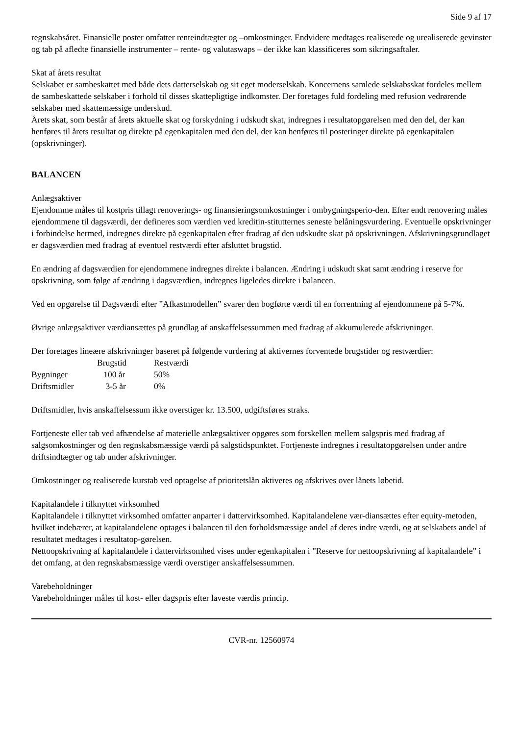Side 9 af 17
regnskabsåret. Finansielle poster omfatter renteindtægter og –omkostninger. Endvidere medtages realiserede og urealiserede gevinster og tab på afledte finansielle instrumenter – rente- og valutaswaps – der ikke kan klassificeres som sikringsaftaler.
Skat af årets resultat
Selskabet er sambeskattet med både dets datterselskab og sit eget moderselskab. Koncernens samlede selskabsskat fordeles mellem de sambeskattede selskaber i forhold til disses skattepligtige indkomster. Der foretages fuld fordeling med refusion vedrørende selskaber med skattemæssige underskud.
Årets skat, som består af årets aktuelle skat og forskydning i udskudt skat, indregnes i resultatopgørelsen med den del, der kan henføres til årets resultat og direkte på egenkapitalen med den del, der kan henføres til posteringer direkte på egenkapitalen (opskrivninger).
BALANCEN
Anlægsaktiver
Ejendomme måles til kostpris tillagt renoverings- og finansieringsomkostninger i ombygningsperio-den. Efter endt renovering måles ejendommene til dagsværdi, der defineres som værdien ved kreditin-stitutternes seneste belåningsvurdering. Eventuelle opskrivninger i forbindelse hermed, indregnes direkte på egenkapitalen efter fradrag af den udskudte skat på opskrivningen. Afskrivningsgrundlaget er dagsværdien med fradrag af eventuel restværdi efter afsluttet brugstid.
En ændring af dagsværdien for ejendommene indregnes direkte i balancen. Ændring i udskudt skat samt ændring i reserve for opskrivning, som følge af ændring i dagsværdien, indregnes ligeledes direkte i balancen.
Ved en opgørelse til Dagsværdi efter ”Afkastmodellen” svarer den bogførte værdi til en forrentning af ejendommene på 5-7%.
Øvrige anlægsaktiver værdiansættes på grundlag af anskaffelsessummen med fradrag af akkumulerede afskrivninger.
Der foretages lineære afskrivninger baseret på følgende vurdering af aktivernes forventede brugstider og restværdier:
| | Brugstid | Restværdi |
| --- | --- | --- |
| Bygninger | 100 år | 50% |
| Driftsmidler | 3-5 år | 0% |
Driftsmidler, hvis anskaffelsessum ikke overstiger kr. 13.500, udgiftsføres straks.
Fortjeneste eller tab ved afhændelse af materielle anlægsaktiver opgøres som forskellen mellem salgspris med fradrag af salgsomkostninger og den regnskabsmæssige værdi på salgstidspunktet. Fortjeneste indregnes i resultatopgørelsen under andre driftsindtægter og tab under afskrivninger.
Omkostninger og realiserede kurstab ved optagelse af prioritetslån aktiveres og afskrives over lånets løbetid.
Kapitalandele i tilknyttet virksomhed
Kapitalandele i tilknyttet virksomhed omfatter anparter i dattervirksomhed. Kapitalandelene vær-diansættes efter equity-metoden, hvilket indebærer, at kapitalandelene optages i balancen til den forholdsmæssige andel af deres indre værdi, og at selskabets andel af resultatet medtages i resultatop-gørelsen.
Nettoopskrivning af kapitalandele i dattervirksomhed vises under egenkapitalen i ”Reserve for nettoopskrivning af kapitalandele” i det omfang, at den regnskabsmæssige værdi overstiger anskaffelsessummen.
Varebeholdninger
Varebeholdninger måles til kost- eller dagspris efter laveste værdis princip.
CVR-nr. 12560974